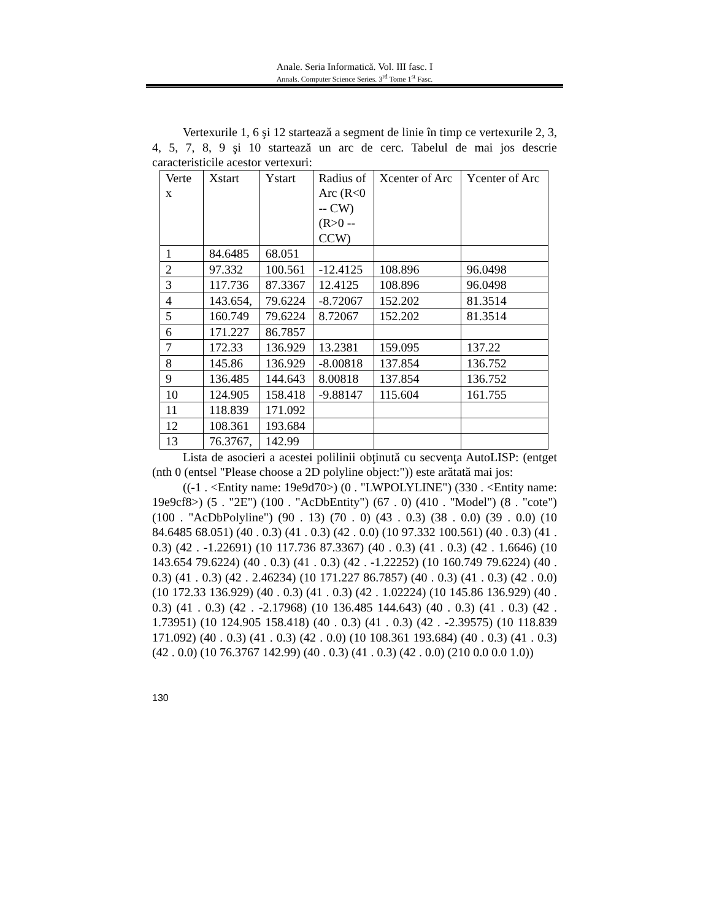Anale. Seria Informatică. Vol. III fasc. I
Annals. Computer Science Series. 3<sup>rd</sup> Tome 1<sup>st</sup> Fasc.
Vertexurile 1, 6 şi 12 startează a segment de linie în timp ce vertexurile 2, 3, 4, 5, 7, 8, 9 şi 10 startează un arc de cerc. Tabelul de mai jos descrie caracteristicile acestor vertexuri:
| Verte x | Xstart | Ystart | Radius of Arc (R<0 -- CW) (R>0 -- CCW) | Xcenter of Arc | Ycenter of Arc |
| 1 | 84.6485 | 68.051 | | | |
| 2 | 97.332 | 100.561 | -12.4125 | 108.896 | 96.0498 |
| 3 | 117.736 | 87.3367 | 12.4125 | 108.896 | 96.0498 |
| 4 | 143.654, | 79.6224 | -8.72067 | 152.202 | 81.3514 |
| 5 | 160.749 | 79.6224 | 8.72067 | 152.202 | 81.3514 |
| 6 | 171.227 | 86.7857 | | | |
| 7 | 172.33 | 136.929 | 13.2381 | 159.095 | 137.22 |
| 8 | 145.86 | 136.929 | -8.00818 | 137.854 | 136.752 |
| 9 | 136.485 | 144.643 | 8.00818 | 137.854 | 136.752 |
| 10 | 124.905 | 158.418 | -9.88147 | 115.604 | 161.755 |
| 11 | 118.839 | 171.092 | | | |
| 12 | 108.361 | 193.684 | | | |
| 13 | 76.3767, | 142.99 | | | |
Lista de asocieri a acestei polilinii obţinută cu secvenţa AutoLISP: (entget (nth 0 (entsel "Please choose a 2D polyline object:")) este arătată mai jos:
((-1 . <Entity name: 19e9d70>) (0 . "LWPOLYLINE") (330 . <Entity name: 19e9cf8>) (5 . "2E") (100 . "AcDbEntity") (67 . 0) (410 . "Model") (8 . "cote") (100 . "AcDbPolyline") (90 . 13) (70 . 0) (43 . 0.3) (38 . 0.0) (39 . 0.0) (10 84.6485 68.051) (40 . 0.3) (41 . 0.3) (42 . 0.0) (10 97.332 100.561) (40 . 0.3) (41 . 0.3) (42 . -1.22691) (10 117.736 87.3367) (40 . 0.3) (41 . 0.3) (42 . 1.6646) (10 143.654 79.6224) (40 . 0.3) (41 . 0.3) (42 . -1.22252) (10 160.749 79.6224) (40 . 0.3) (41 . 0.3) (42 . 2.46234) (10 171.227 86.7857) (40 . 0.3) (41 . 0.3) (42 . 0.0) (10 172.33 136.929) (40 . 0.3) (41 . 0.3) (42 . 1.02224) (10 145.86 136.929) (40 . 0.3) (41 . 0.3) (42 . -2.17968) (10 136.485 144.643) (40 . 0.3) (41 . 0.3) (42 . 1.73951) (10 124.905 158.418) (40 . 0.3) (41 . 0.3) (42 . -2.39575) (10 118.839 171.092) (40 . 0.3) (41 . 0.3) (42 . 0.0) (10 108.361 193.684) (40 . 0.3) (41 . 0.3) (42 . 0.0) (10 76.3767 142.99) (40 . 0.3) (41 . 0.3) (42 . 0.0) (210 0.0 0.0 1.0))
130